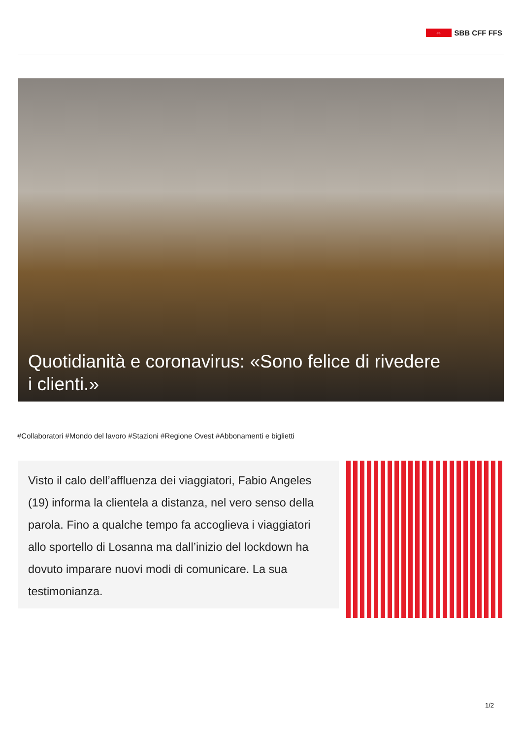⇔
SBB CFF FFS
Quotidianità e coronavirus: «Sono felice di rivedere i clienti.»
#Collaboratori #Mondo del lavoro #Stazioni #Regione Ovest #Abbonamenti e biglietti
Visto il calo dell’affluenza dei viaggiatori, Fabio Angeles (19) informa la clientela a distanza, nel vero senso della parola. Fino a qualche tempo fa accoglieva i viaggiatori allo sportello di Losanna ma dall’inizio del lockdown ha dovuto imparare nuovi modi di comunicare. La sua testimonianza.
1/2